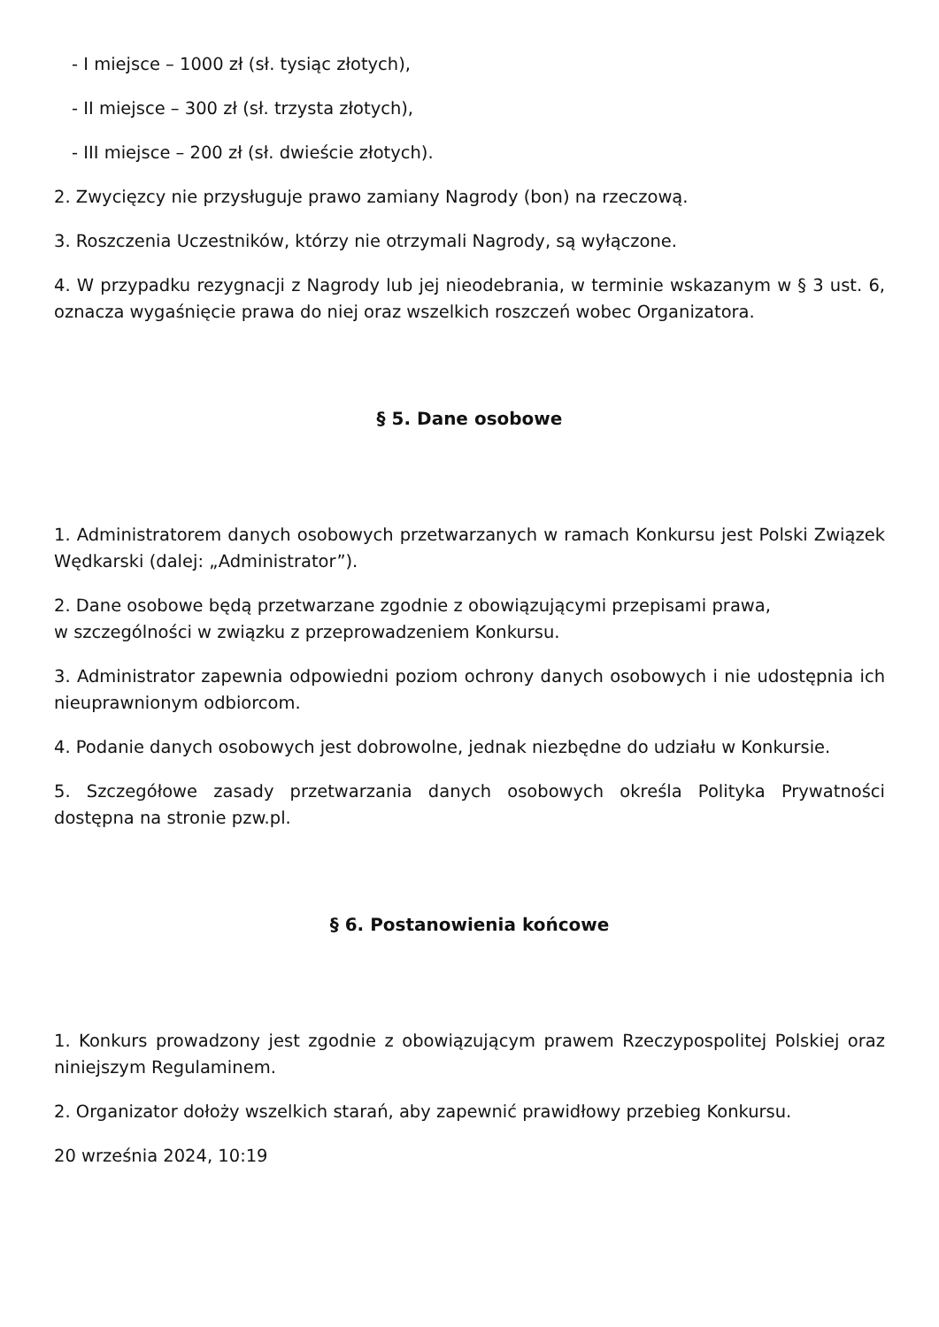- I miejsce – 1000 zł (sł. tysiąc złotych),
- II miejsce – 300 zł (sł. trzysta złotych),
- III miejsce – 200 zł (sł. dwieście złotych).
2. Zwycięzcy nie przysługuje prawo zamiany Nagrody (bon) na rzeczową.
3. Roszczenia Uczestników, którzy nie otrzymali Nagrody, są wyłączone.
4. W przypadku rezygnacji z Nagrody lub jej nieodebrania, w terminie wskazanym w § 3 ust. 6, oznacza wygaśnięcie prawa do niej oraz wszelkich roszczeń wobec Organizatora.
§ 5. Dane osobowe
1. Administratorem danych osobowych przetwarzanych w ramach Konkursu jest Polski Związek Wędkarski (dalej: „Administrator”).
2. Dane osobowe będą przetwarzane zgodnie z obowiązującymi przepisami prawa,
w szczególności w związku z przeprowadzeniem Konkursu.
3. Administrator zapewnia odpowiedni poziom ochrony danych osobowych i nie udostępnia ich nieuprawnionym odbiorcom.
4. Podanie danych osobowych jest dobrowolne, jednak niezbędne do udziału w Konkursie.
5. Szczegółowe zasady przetwarzania danych osobowych określa Polityka Prywatności dostępna na stronie pzw.pl.
§ 6. Postanowienia końcowe
1. Konkurs prowadzony jest zgodnie z obowiązującym prawem Rzeczypospolitej Polskiej oraz niniejszym Regulaminem.
2. Organizator dołoży wszelkich starań, aby zapewnić prawidłowy przebieg Konkursu.
20 września 2024, 10:19